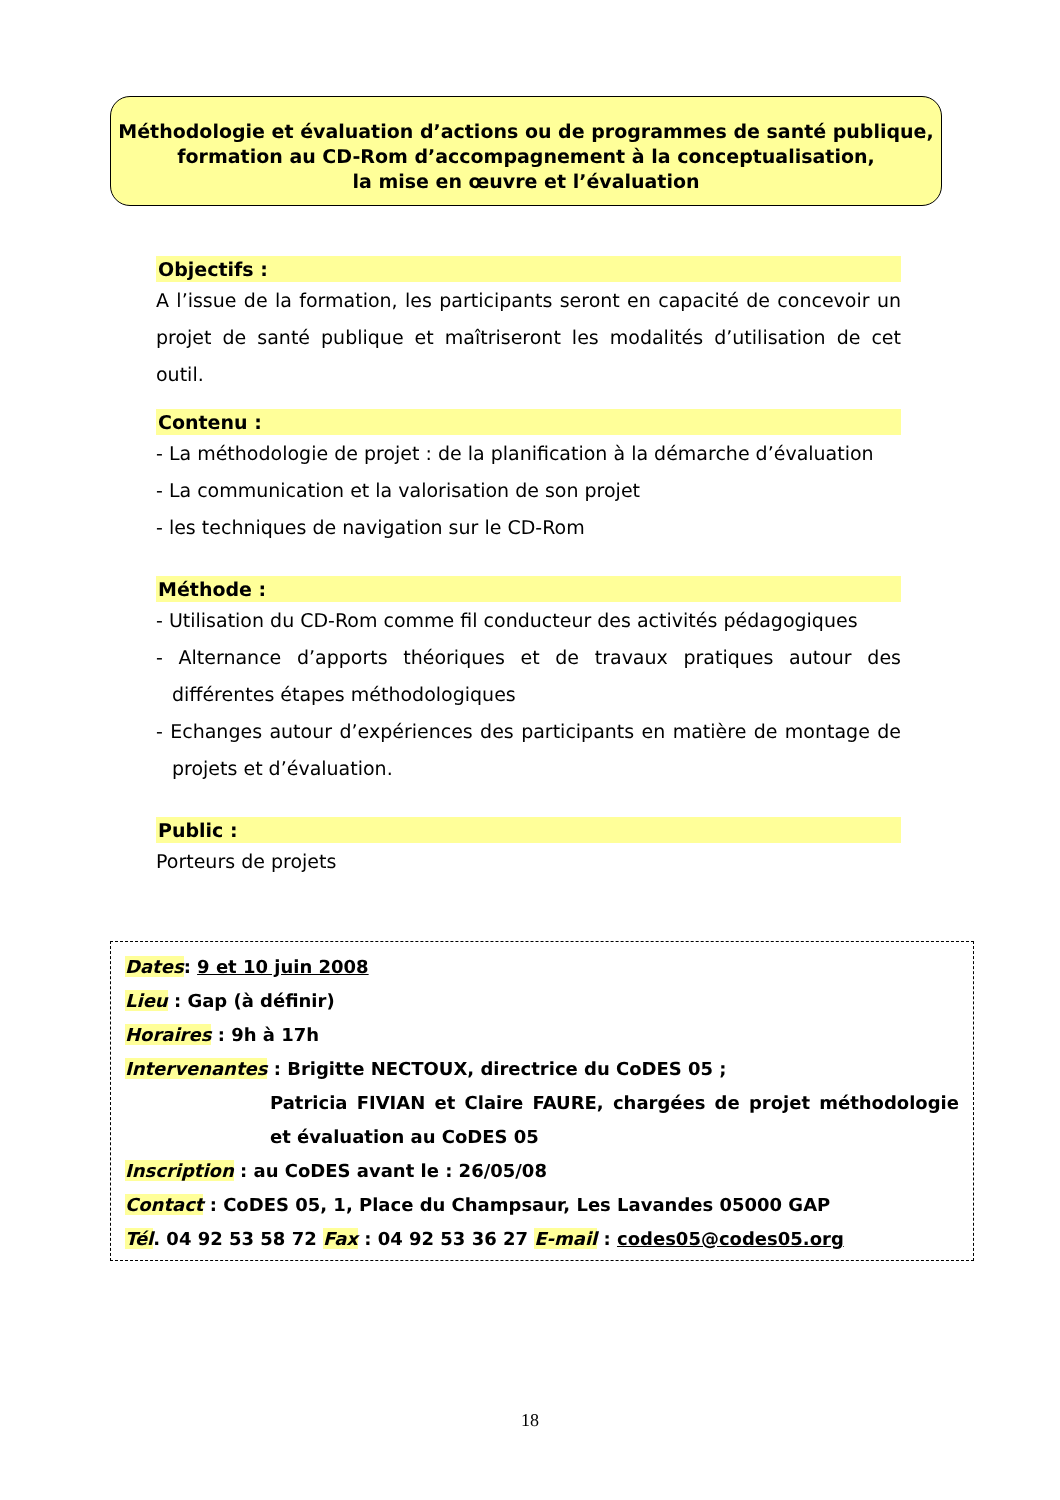Méthodologie et évaluation d’actions ou de programmes de santé publique,
formation au CD-Rom d’accompagnement à la conceptualisation,
la mise en œuvre et l’évaluation
Objectifs :
A l’issue de la formation, les participants seront en capacité de concevoir un projet de santé publique et maîtriseront les modalités d’utilisation de cet outil.
Contenu :
- La méthodologie de projet : de la planification à la démarche d’évaluation
- La communication et la valorisation de son projet
- les techniques de navigation sur le CD-Rom
Méthode :
- Utilisation du CD-Rom comme fil conducteur des activités pédagogiques
- Alternance d’apports théoriques et de travaux pratiques autour des différentes étapes méthodologiques
- Echanges autour d’expériences des participants en matière de montage de projets et d’évaluation.
Public :
Porteurs de projets
Dates: 9 et 10 juin 2008
Lieu : Gap (à définir)
Horaires : 9h à 17h
Intervenantes : Brigitte NECTOUX, directrice du CoDES 05 ;
Patricia FIVIAN et Claire FAURE, chargées de projet méthodologie et évaluation au CoDES 05
Inscription : au CoDES avant le : 26/05/08
Contact : CoDES 05, 1, Place du Champsaur, Les Lavandes 05000 GAP
Tél. 04 92 53 58 72 Fax : 04 92 53 36 27 E-mail : codes05@codes05.org
18